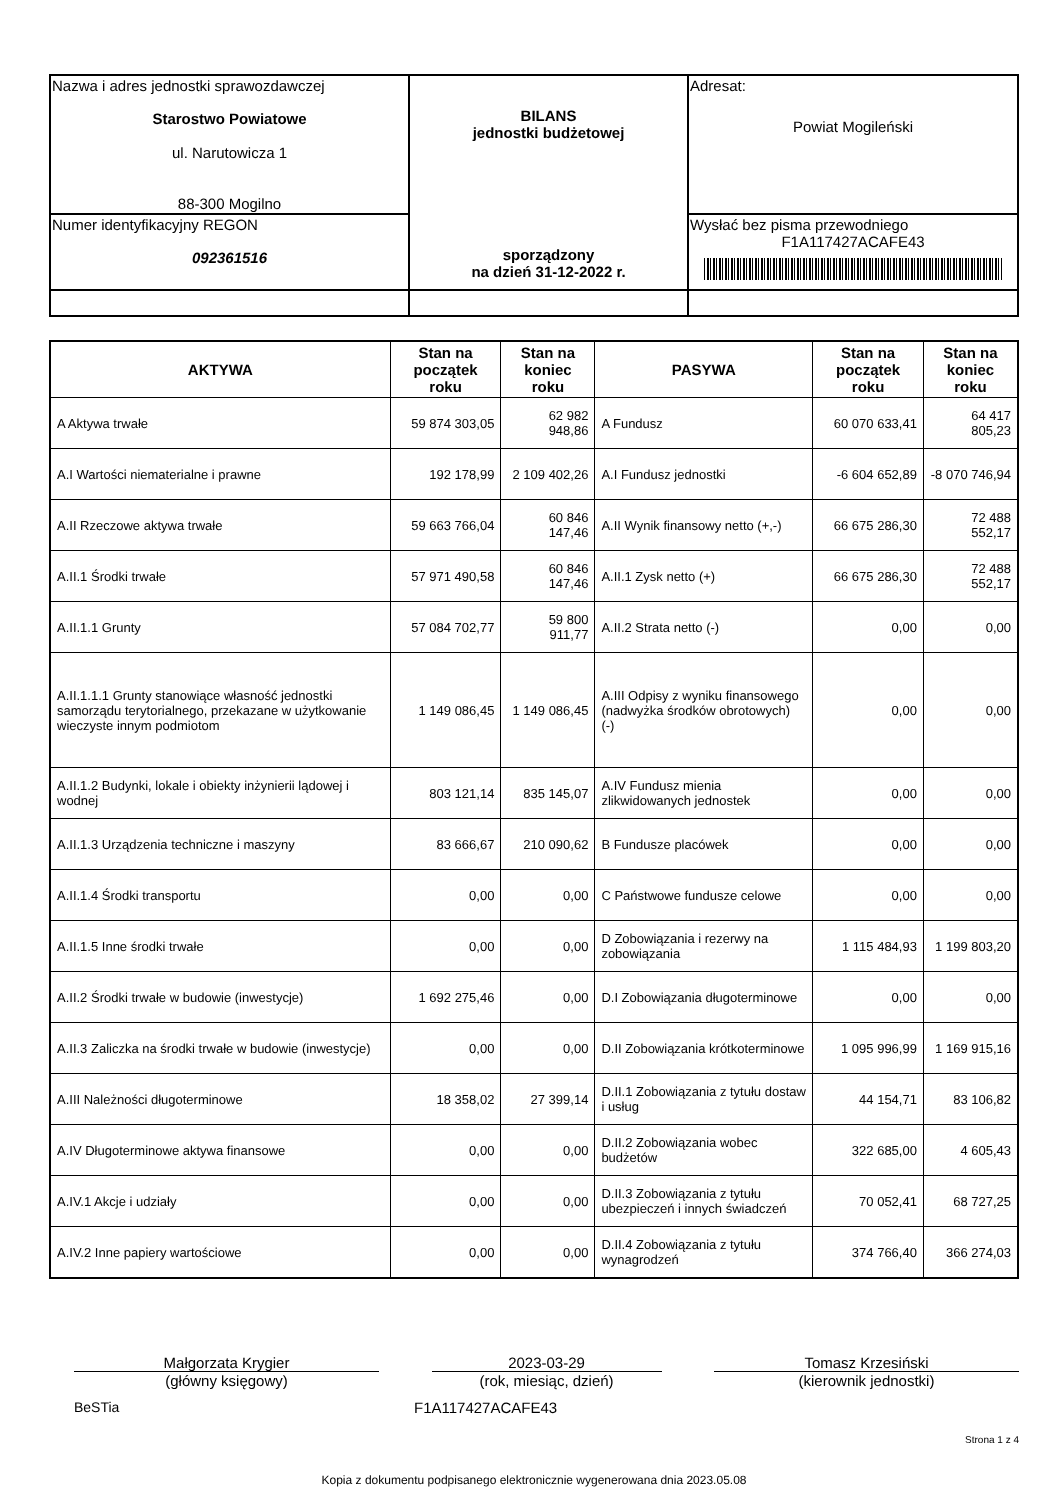| Nazwa i adres jednostki sprawozdawczej Starostwo Powiatowe ul. Narutowicza 1 88-300 Mogilno | BILANS jednostki budżetowej sporządzony na dzień 31-12-2022 r. | Adresat: Powiat Mogileński |
| Numer identyfikacyjny REGON 092361516 | | Wysłać bez pisma przewodniego F1A117427ACAFE43 |
| AKTYWA | Stan na początek roku | Stan na koniec roku | PASYWA | Stan na początek roku | Stan na koniec roku |
| --- | --- | --- | --- | --- | --- |
| A Aktywa trwałe | 59 874 303,05 | 62 982 948,86 | A Fundusz | 60 070 633,41 | 64 417 805,23 |
| A.I Wartości niematerialne i prawne | 192 178,99 | 2 109 402,26 | A.I Fundusz jednostki | -6 604 652,89 | -8 070 746,94 |
| A.II Rzeczowe aktywa trwałe | 59 663 766,04 | 60 846 147,46 | A.II Wynik finansowy netto (+,-) | 66 675 286,30 | 72 488 552,17 |
| A.II.1 Środki trwałe | 57 971 490,58 | 60 846 147,46 | A.II.1 Zysk netto (+) | 66 675 286,30 | 72 488 552,17 |
| A.II.1.1 Grunty | 57 084 702,77 | 59 800 911,77 | A.II.2 Strata netto (-) | 0,00 | 0,00 |
| A.II.1.1.1 Grunty stanowiące własność jednostki samorządu terytorialnego, przekazane w użytkowanie wieczyste innym podmiotom | 1 149 086,45 | 1 149 086,45 | A.III Odpisy z wyniku finansowego (nadwyżka środków obrotowych) (-) | 0,00 | 0,00 |
| A.II.1.2 Budynki, lokale i obiekty inżynierii lądowej i wodnej | 803 121,14 | 835 145,07 | A.IV Fundusz mienia zlikwidowanych jednostek | 0,00 | 0,00 |
| A.II.1.3 Urządzenia techniczne i maszyny | 83 666,67 | 210 090,62 | B Fundusze placówek | 0,00 | 0,00 |
| A.II.1.4 Środki transportu | 0,00 | 0,00 | C Państwowe fundusze celowe | 0,00 | 0,00 |
| A.II.1.5 Inne środki trwałe | 0,00 | 0,00 | D Zobowiązania i rezerwy na zobowiązania | 1 115 484,93 | 1 199 803,20 |
| A.II.2 Środki trwałe w budowie (inwestycje) | 1 692 275,46 | 0,00 | D.I Zobowiązania długoterminowe | 0,00 | 0,00 |
| A.II.3 Zaliczka na środki trwałe w budowie (inwestycje) | 0,00 | 0,00 | D.II Zobowiązania krótkoterminowe | 1 095 996,99 | 1 169 915,16 |
| A.III Należności długoterminowe | 18 358,02 | 27 399,14 | D.II.1 Zobowiązania z tytułu dostaw i usług | 44 154,71 | 83 106,82 |
| A.IV Długoterminowe aktywa finansowe | 0,00 | 0,00 | D.II.2 Zobowiązania wobec budżetów | 322 685,00 | 4 605,43 |
| A.IV.1 Akcje i udziały | 0,00 | 0,00 | D.II.3 Zobowiązania z tytułu ubezpieczeń i innych świadczeń | 70 052,41 | 68 727,25 |
| A.IV.2 Inne papiery wartościowe | 0,00 | 0,00 | D.II.4 Zobowiązania z tytułu wynagrodzeń | 374 766,40 | 366 274,03 |
Małgorzata Krygier
(główny księgowy)
2023-03-29
(rok, miesiąc, dzień)
Tomasz Krzesiński
(kierownik jednostki)
BeSTia F1A117427ACAFE43
Strona 1 z 4
Kopia z dokumentu podpisanego elektronicznie wygenerowana dnia 2023.05.08